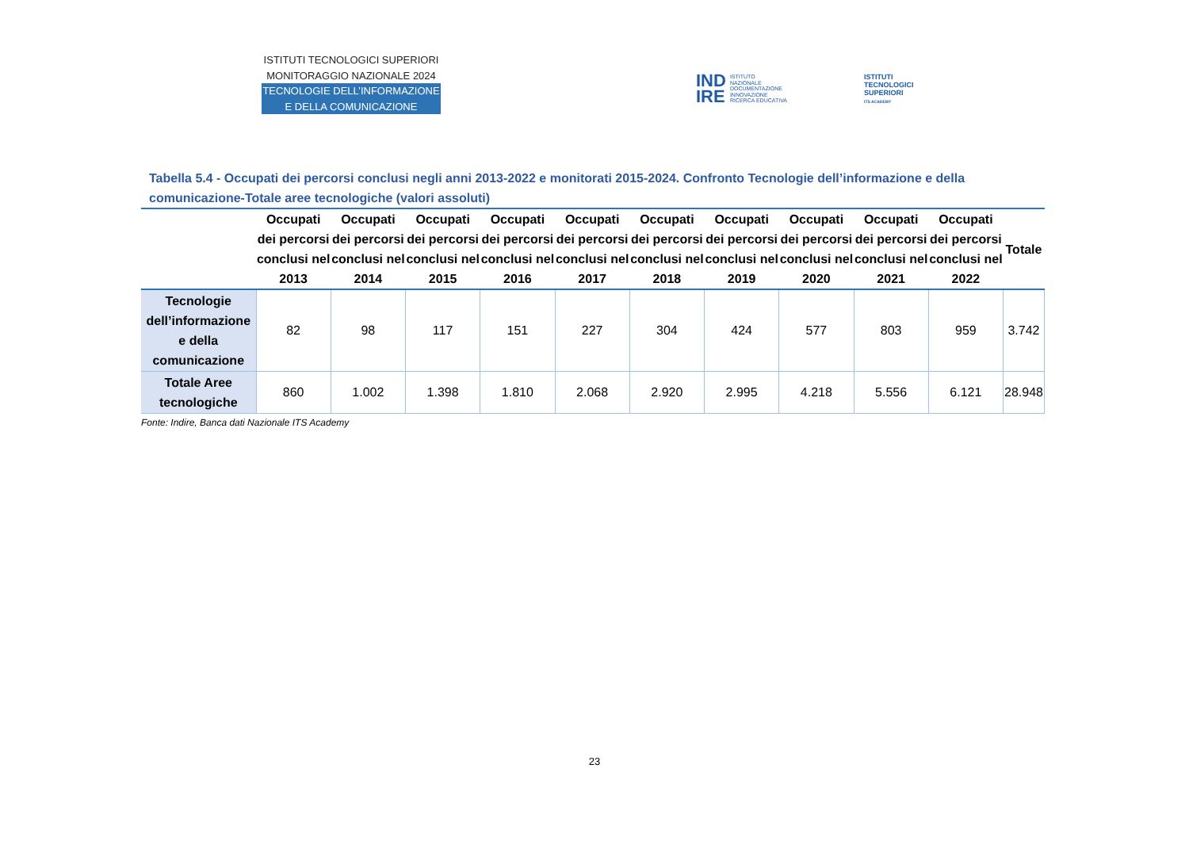ISTITUTI TECNOLOGICI SUPERIORI
MONITORAGGIO NAZIONALE 2024
TECNOLOGIE DELL’INFORMAZIONE
E DELLA COMUNICAZIONE
IND
IRE ISTITUTO
NAZIONALE
DOCUMENTAZIONE
INNOVAZIONE
RICERCA EDUCATIVA
ISTITUTI
TECNOLOGICI
SUPERIORI
ITS ACADEMY
Tabella 5.4 - Occupati dei percorsi conclusi negli anni 2013-2022 e monitorati 2015-2024. Confronto Tecnologie dell’informazione e della comunicazione-Totale aree tecnologiche (valori assoluti)
| | Occupati dei percorsi conclusi nel 2013 | Occupati dei percorsi conclusi nel 2014 | Occupati dei percorsi conclusi nel 2015 | Occupati dei percorsi conclusi nel 2016 | Occupati dei percorsi conclusi nel 2017 | Occupati dei percorsi conclusi nel 2018 | Occupati dei percorsi conclusi nel 2019 | Occupati dei percorsi conclusi nel 2020 | Occupati dei percorsi conclusi nel 2021 | Occupati dei percorsi conclusi nel 2022 | Totale |
| --- | --- | --- | --- | --- | --- | --- | --- | --- | --- | --- | --- |
| Tecnologie dell’informazione e della comunicazione | 82 | 98 | 117 | 151 | 227 | 304 | 424 | 577 | 803 | 959 | 3.742 |
| Totale Aree tecnologiche | 860 | 1.002 | 1.398 | 1.810 | 2.068 | 2.920 | 2.995 | 4.218 | 5.556 | 6.121 | 28.948 |
Fonte: Indire, Banca dati Nazionale ITS Academy
23